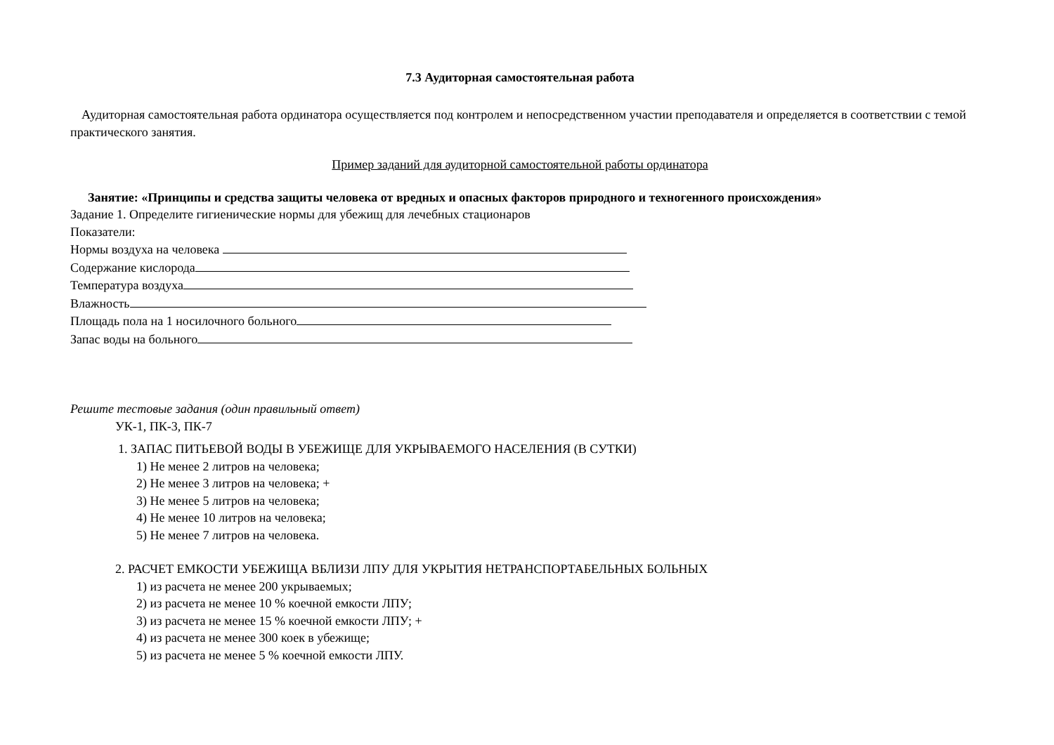7.3 Аудиторная самостоятельная работа
Аудиторная самостоятельная работа ординатора осуществляется под контролем и непосредственном участии преподавателя и определяется в соответствии с темой практического занятия.
Пример заданий для аудиторной самостоятельной работы ординатора
Занятие: «Принципы и средства защиты человека от вредных и опасных факторов природного и техногенного происхождения»
Задание 1. Определите гигиенические нормы для убежищ для лечебных стационаров
Показатели:
Нормы воздуха на человека
Содержание кислорода
Температура воздуха
Влажность
Площадь пола на 1 носилочного больного
Запас воды на больного
Решите тестовые задания (один правильный ответ)
УК-1, ПК-3, ПК-7
1. ЗАПАС ПИТЬЕВОЙ ВОДЫ В УБЕЖИЩЕ ДЛЯ УКРЫВАЕМОГО НАСЕЛЕНИЯ (В СУТКИ)
1) Не менее 2 литров на человека;
2) Не менее 3 литров на человека; +
3) Не менее 5 литров на человека;
4) Не менее 10 литров на человека;
5) Не менее 7 литров на человека.
2. РАСЧЕТ ЕМКОСТИ УБЕЖИЩА ВБЛИЗИ ЛПУ ДЛЯ УКРЫТИЯ НЕТРАНСПОРТАБЕЛЬНЫХ БОЛЬНЫХ
1) из расчета не менее 200 укрываемых;
2) из расчета не менее 10 % коечной емкости ЛПУ;
3) из расчета не менее 15 % коечной емкости ЛПУ; +
4) из расчета не менее 300 коек в убежище;
5) из расчета не менее 5 % коечной емкости ЛПУ.